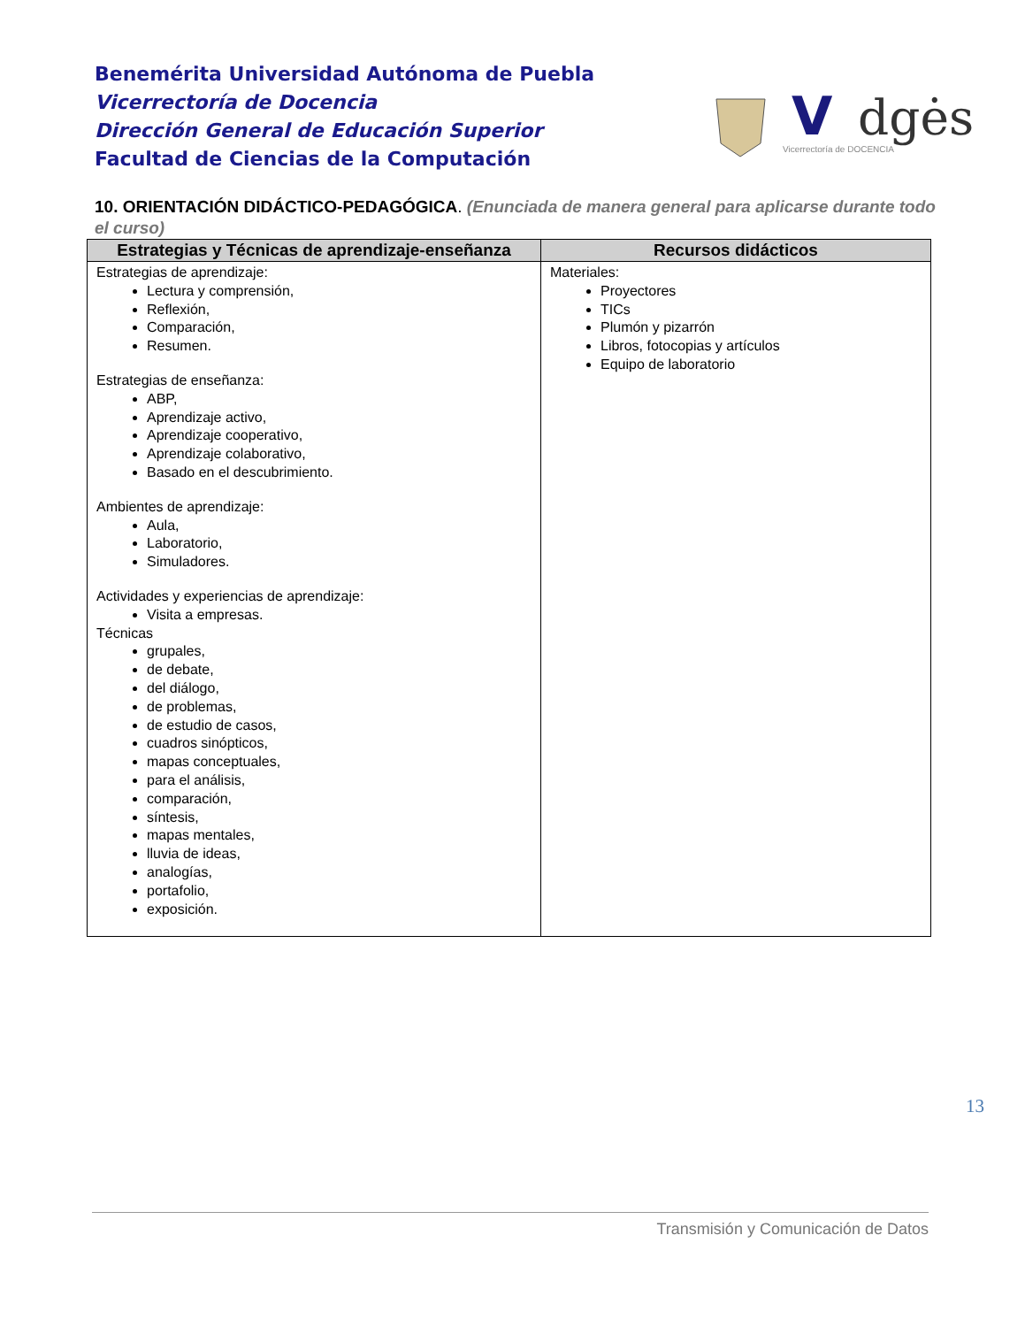Benemérita Universidad Autónoma de Puebla
Vicerrectoría de Docencia
Dirección General de Educación Superior
Facultad de Ciencias de la Computación
V
dgės
Vicerrectoría de DOCENCIA
10. ORIENTACIÓN DIDÁCTICO-PEDAGÓGICA. (Enunciada de manera general para aplicarse durante todo el curso)
| Estrategias y Técnicas de aprendizaje-enseñanza | Recursos didácticos |
| --- | --- |
| Estrategias de aprendizaje: Lectura y comprensión, Reflexión, Comparación, Resumen. Estrategias de enseñanza: ABP, Aprendizaje activo, Aprendizaje cooperativo, Aprendizaje colaborativo, Basado en el descubrimiento. Ambientes de aprendizaje: Aula, Laboratorio, Simuladores. Actividades y experiencias de aprendizaje: Visita a empresas. Técnicas grupales, de debate, del diálogo, de problemas, de estudio de casos, cuadros sinópticos, mapas conceptuales, para el análisis, comparación, síntesis, mapas mentales, lluvia de ideas, analogías, portafolio, exposición. | Materiales: Proyectores TICs Plumón y pizarrón Libros, fotocopias y artículos Equipo de laboratorio |
13
Transmisión y Comunicación de Datos